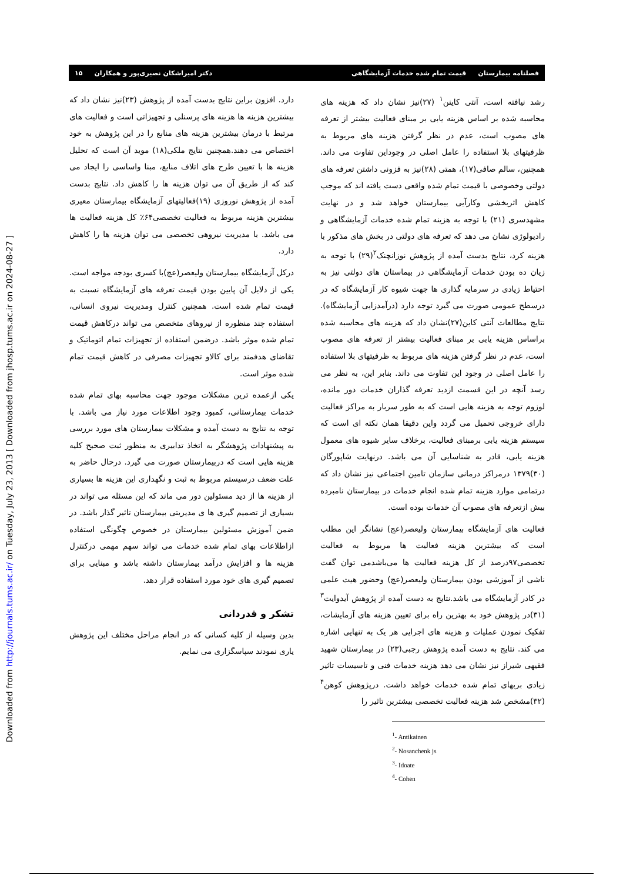[ Downloaded from jhosp.tums.ac.ir on 2024-08-27 ]
Downloaded from http://journals.tums.ac.ir/ on Tuesday, July 23, 2013
فصلنامه بیمارستان قیمت تمام شده خدمات آزمایشگاهی دکتر امیراشکان نصیری‌پور و همکاران ۱۵
رشد نیافته است، آنتی کاینن<sup>۱</sup> (۲۷)نیز نشان داد که هزینه های محاسبه شده بر اساس هزینه یابی بر مبنای فعالیت بیشتر از تعرفه های مصوب است، عدم در نظر گرفتن هزینه های مربوط به ظرفیتهای بلا استفاده را عامل اصلی در وجوداین تفاوت می داند. همچنین، سالم صافی(۱۷)، همتی (۲۸)نیز به فزونی داشتن تعرفه های دولتی وخصوصی با قیمت تمام شده واقعی دست یافته اند که موجب کاهش اثربخشی وکارآیی بیمارستان خواهد شد و در نهایت مشهدسری (۲۱) با توجه به هزینه تمام شده خدمات آزمایشگاهی و رادیولوژی نشان می دهد که تعرفه های دولتی در بخش های مذکور با هزینه کرد، نتایج بدست آمده از پژوهش نوزانچنک<sup>۲</sup>(۲۹) با توجه به زیان ده بودن خدمات آزمایشگاهی در بیماستان های دولتی نیز به احتیاط زیادی در سرمایه گذاری ها جهت شیوه کار آزمایشگاه که در درسطح عمومی صورت می گیرد توجه دارد (درآمدزایی آزمایشگاه). نتایج مطالعات آنتی کاین(۲۷)نشان داد که هزینه های محاسبه شده براساس هزینه یابی بر مبنای فعالیت بیشتر از تعرفه های مصوب است، عدم در نظر گرفتن هزینه های مربوط به ظرفیتهای بلا استفاده را عامل اصلی در وجود این تفاوت می داند. بنابر این، به نظر می رسد آنچه در این قسمت ازدید تعرفه گذاران خدمات دور مانده، لوزوم توجه به هزینه هایی است که به طور سربار به مراکز فعالیت دارای خروجی تحمیل می گردد واین دقیقا همان نکته ای است که سیستم هزینه یابی برمبنای فعالیت، برخلاف سایر شیوه های معمول هزینه یابی، قادر به شناسایی آن می باشد. درنهایت شاپورگان (۳۰)۱۳۷۹ درمراکز درمانی سازمان تامین اجتماعی نیز نشان داد که درتمامی موارد هزینه تمام شده انجام خدمات در بیمارستان نامبرده بیش ازتعرفه های مصوب آن خدمات بوده است.
فعالیت های آزمایشگاه بیمارستان ولیعصر(عج) نشانگر این مطلب است که بیشترین هزینه فعالیت ها مربوط به فعالیت تخصصی۹۷درصد از کل هزینه فعالیت ها می‌باشدمی توان گفت ناشی از آموزشی بودن بیمارستان ولیعصر(عج) وحضور هیت علمی در کادر آزمایشگاه می باشد.نتایج به دست آمده از پژوهش آیدوایت<sup>۳</sup> (۳۱)در پژوهش خود به بهترین راه برای تعیین هزینه های آزمایشات، تفکیک نمودن عملیات و هزینه های اجرایی هر یک به تنهایی اشاره می کند. نتایج به دست آمده پژوهش رجبی(۲۳) در بیمارستان شهید فقیهی شیراز نیز نشان می دهد هزینه خدمات فنی و تاسیسات تاثیر زیادی بربهای تمام شده خدمات خواهد داشت. درپژوهش کوهن<sup>۴</sup> (۳۲)مشخص شد هزینه فعالیت تخصصی بیشترین تاثیر را
<sup>1</sup>- Antikainen
<sup>2</sup>- Nosanchenk js
<sup>3</sup>- Idoate
<sup>4</sup>- Cohen
دارد. افزون براین نتایج بدست آمده از پژوهش (۲۳)نیز نشان داد که بیشترین هزینه ها هزینه های پرسنلی و تجهیزاتی است و فعالیت های مرتبط با درمان بیشترین هزینه های منابع را در این پژوهش به خود اختصاص می دهند.همچنین نتایج ملکی(۱۸) موید آن است که تحلیل هزینه ها با تعیین طرح های اتلاف منابع، مبنا واساسی را ایجاد می کند که از طریق آن می توان هزینه ها را کاهش داد. نتایج بدست آمده از پژوهش نوروزی (۱۹)فعالیتهای آزمایشگاه بیمارستان معیری بیشترین هزینه مربوط به فعالیت تخصصی۶۴٪ کل هزینه فعالیت ها می باشد. با مدیریت نیروهی تخصصی می توان هزینه ها را کاهش دارد.
درکل آزمایشگاه بیمارستان ولیعصر(عج)با کسری بودجه مواجه است. یکی از دلایل آن پایین بودن قیمت تعرفه های آزمایشگاه نسبت به قیمت تمام شده است. همچنین کنترل ومدیریت نیروی انسانی، استفاده چند منظوره از نیروهای متخصص می تواند درکاهش قیمت تمام شده موثر باشد. درضمن استفاده از تجهیزات تمام اتوماتیک و تقاضای هدفمند برای کالاو تجهیزات مصرفی در کاهش قیمت تمام شده موثر است.
یکی ازعمده ترین مشکلات موجود جهت محاسبه بهای تمام شده خدمات بیمارستانی، کمبود وجود اطلاعات مورد نیاز می باشد. با توجه به نتایج به دست آمده و مشکلات بیمارستان های مورد بررسی به پیشنهادات پژوهشگر به اتخاذ تدابیری به منظور ثبت صحیح کلیه هزینه هایی است که دربیمارستان صورت می گیرد. درحال حاضر به علت ضعف درسیستم مربوط به ثبت و نگهداری این هزینه ها بسیاری از هزینه ها از دید مسئولین دور می ماند که این مسئله می تواند در بسیاری از تصمیم گیری ها ی مدیریتی بیمارستان تاثیر گذار باشد. در ضمن آموزش مسئولین بیمارستان در خصوص چگونگی استفاده ازاطلاعات بهای تمام شده خدمات می تواند سهم مهمی درکنترل هزینه ها و افزایش درآمد بیمارستان داشته باشد و مبنایی برای تصمیم گیری های خود مورد استفاده قرار دهد.
تشکر و قدردانی
بدین وسیله از کلیه کسانی که در انجام مراحل مختلف این پژوهش یاری نمودند سپاسگزاری می نمایم.